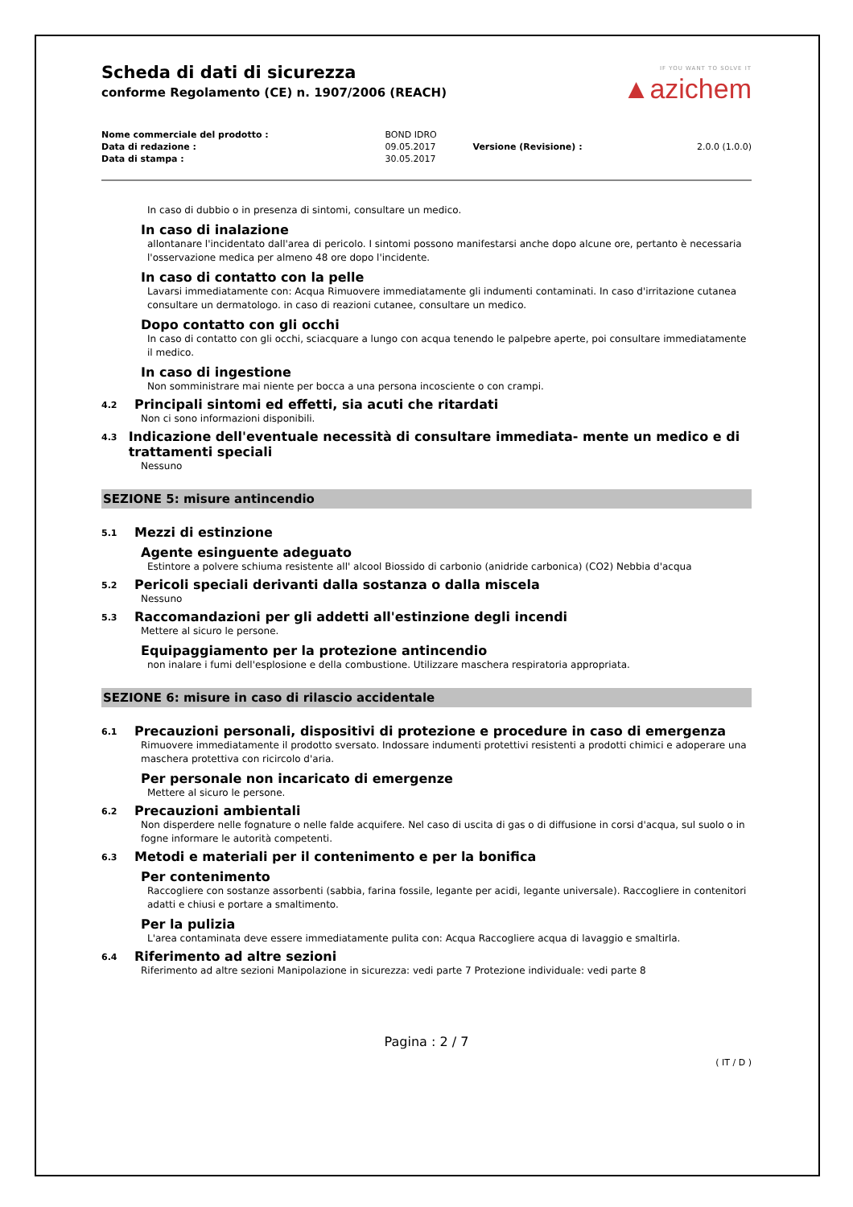IF YOU WANT TO SOLVE IT
▲azichem
Scheda di dati di sicurezza
conforme Regolamento (CE) n. 1907/2006 (REACH)
| Nome commerciale del prodotto : | BOND IDRO | | |
| Data di redazione : | 09.05.2017 | Versione (Revisione) : | 2.0.0 (1.0.0) |
| Data di stampa : | 30.05.2017 | | |
In caso di dubbio o in presenza di sintomi, consultare un medico.
In caso di inalazione
allontanare l'incidentato dall'area di pericolo. I sintomi possono manifestarsi anche dopo alcune ore, pertanto è necessaria l'osservazione medica per almeno 48 ore dopo l'incidente.
In caso di contatto con la pelle
Lavarsi immediatamente con: Acqua Rimuovere immediatamente gli indumenti contaminati. In caso d'irritazione cutanea consultare un dermatologo. in caso di reazioni cutanee, consultare un medico.
Dopo contatto con gli occhi
In caso di contatto con gli occhi, sciacquare a lungo con acqua tenendo le palpebre aperte, poi consultare immediatamente il medico.
In caso di ingestione
Non somministrare mai niente per bocca a una persona incosciente o con crampi.
4.2 Principali sintomi ed effetti, sia acuti che ritardati
Non ci sono informazioni disponibili.
4.3 Indicazione dell'eventuale necessità di consultare immediata- mente un medico e di trattamenti speciali
Nessuno
SEZIONE 5: misure antincendio
5.1 Mezzi di estinzione
Agente esinguente adeguato
Estintore a polvere schiuma resistente all' alcool Biossido di carbonio (anidride carbonica) (CO2) Nebbia d'acqua
5.2 Pericoli speciali derivanti dalla sostanza o dalla miscela
Nessuno
5.3 Raccomandazioni per gli addetti all'estinzione degli incendi
Mettere al sicuro le persone.
Equipaggiamento per la protezione antincendio
non inalare i fumi dell'esplosione e della combustione. Utilizzare maschera respiratoria appropriata.
SEZIONE 6: misure in caso di rilascio accidentale
6.1 Precauzioni personali, dispositivi di protezione e procedure in caso di emergenza
Rimuovere immediatamente il prodotto sversato. Indossare indumenti protettivi resistenti a prodotti chimici e adoperare una maschera protettiva con ricircolo d'aria.
Per personale non incaricato di emergenze
Mettere al sicuro le persone.
6.2 Precauzioni ambientali
Non disperdere nelle fognature o nelle falde acquifere. Nel caso di uscita di gas o di diffusione in corsi d'acqua, sul suolo o in fogne informare le autorità competenti.
6.3 Metodi e materiali per il contenimento e per la bonifica
Per contenimento
Raccogliere con sostanze assorbenti (sabbia, farina fossile, legante per acidi, legante universale). Raccogliere in contenitori adatti e chiusi e portare a smaltimento.
Per la pulizia
L'area contaminata deve essere immediatamente pulita con: Acqua Raccogliere acqua di lavaggio e smaltirla.
6.4 Riferimento ad altre sezioni
Riferimento ad altre sezioni Manipolazione in sicurezza: vedi parte 7 Protezione individuale: vedi parte 8
Pagina : 2 / 7
( IT / D )